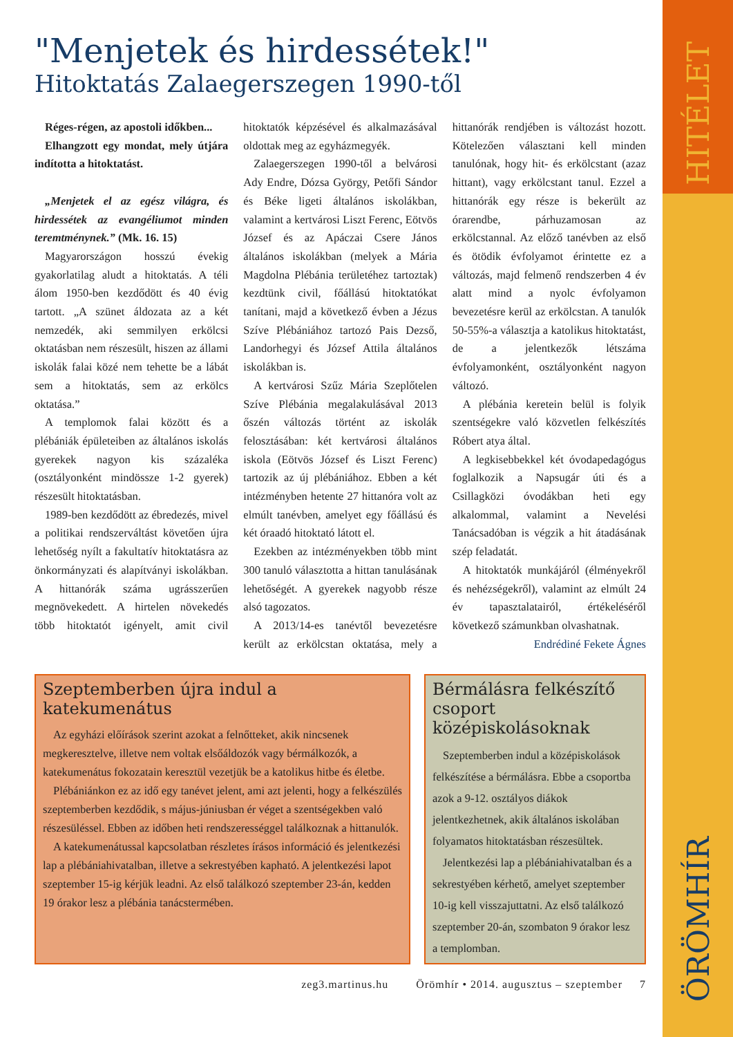HITÉLET
ÖRÖMHÍR
"Menjetek és hirdessétek!"
Hitoktatás Zalaegerszegen 1990-től
Réges-régen, az apostoli időkben...
Elhangzott egy mondat, mely útjára indította a hitoktatást.
„Menjetek el az egész világra, és hirdessétek az evangéliumot minden teremtménynek.” (Mk. 16. 15)
Magyarországon hosszú évekig gyakorlatilag aludt a hitoktatás. A téli álom 1950-ben kezdődött és 40 évig tartott. „A szünet áldozata az a két nemzedék, aki semmilyen erkölcsi oktatásban nem részesült, hiszen az állami iskolák falai közé nem tehette be a lábát sem a hitoktatás, sem az erkölcs oktatása.”
A templomok falai között és a plébániák épületeiben az általános iskolás gyerekek nagyon kis százaléka (osztályonként mindössze 1-2 gyerek) részesült hitoktatásban.
1989-ben kezdődött az ébredezés, mivel a politikai rendszerváltást követően újra lehetőség nyílt a fakultatív hitoktatásra az önkormányzati és alapítványi iskolákban. A hittanórák száma ugrásszerűen megnövekedett. A hirtelen növekedés több hitoktatót igényelt, amit civil hitoktatók képzésével és alkalmazásával oldottak meg az egyházmegyék.
Zalaegerszegen 1990-től a belvárosi Ady Endre, Dózsa György, Petőfi Sándor és Béke ligeti általános iskolákban, valamint a kertvárosi Liszt Ferenc, Eötvös József és az Apáczai Csere János általános iskolákban (melyek a Mária Magdolna Plébánia területéhez tartoztak) kezdtünk civil, főállású hitoktatókat tanítani, majd a következő évben a Jézus Szíve Plébániához tartozó Pais Dezső, Landorhegyi és József Attila általános iskolákban is.
A kertvárosi Szűz Mária Szeplőtelen Szíve Plébánia megalakulásával 2013 őszén változás történt az iskolák felosztásában: két kertvárosi általános iskola (Eötvös József és Liszt Ferenc) tartozik az új plébániához. Ebben a két intézményben hetente 27 hittanóra volt az elmúlt tanévben, amelyet egy főállású és két óraadó hitoktató látott el.
Ezekben az intézményekben több mint 300 tanuló választotta a hittan tanulásának lehetőségét. A gyerekek nagyobb része alsó tagozatos.
A 2013/14-es tanévtől bevezetésre került az erkölcstan oktatása, mely a hittanórák rendjében is változást hozott. Kötelezően választani kell minden tanulónak, hogy hit- és erkölcstant (azaz hittant), vagy erkölcstant tanul. Ezzel a hittanórák egy része is bekerült az órarendbe, párhuzamosan az erkölcstannal. Az előző tanévben az első és ötödik évfolyamot érintette ez a változás, majd felmenő rendszerben 4 év alatt mind a nyolc évfolyamon bevezetésre kerül az erkölcstan. A tanulók 50-55%-a választja a katolikus hitoktatást, de a jelentkezők létszáma évfolyamonként, osztályonként nagyon változó.
A plébánia keretein belül is folyik szentségekre való közvetlen felkészítés Róbert atya által.
A legkisebbekkel két óvodapedagógus foglalkozik a Napsugár úti és a Csillagközi óvodákban heti egy alkalommal, valamint a Nevelési Tanácsadóban is végzik a hit átadásának szép feladatát.
A hitoktatók munkájáról (élményekről és nehézségekről), valamint az elmúlt 24 év tapasztalatairól, értékeléséről következő számunkban olvashatnak. Endrédiné Fekete Ágnes
Szeptemberben újra indul a katekumenátus
Az egyházi előírások szerint azokat a felnőtteket, akik nincsenek megkeresztelve, illetve nem voltak elsőáldozók vagy bérmálkozók, a katekumenátus fokozatain keresztül vezetjük be a katolikus hitbe és életbe.
Plébániánkon ez az idő egy tanévet jelent, ami azt jelenti, hogy a felkészülés szeptemberben kezdődik, s május-júniusban ér véget a szentségekben való részesüléssel. Ebben az időben heti rendszerességgel találkoznak a hittanulók.
A katekumenátussal kapcsolatban részletes írásos információ és jelentkezési lap a plébániahivatalban, illetve a sekrestyében kapható. A jelentkezési lapot szeptember 15-ig kérjük leadni. Az első találkozó szeptember 23-án, kedden 19 órakor lesz a plébánia tanácstermében.
Bérmálásra felkészítő csoport középiskolásoknak
Szeptemberben indul a középiskolások felkészítése a bérmálásra. Ebbe a csoportba azok a 9-12. osztályos diákok jelentkezhetnek, akik általános iskolában folyamatos hitoktatásban részesültek.
Jelentkezési lap a plébániahivatalban és a sekrestyében kérhető, amelyet szeptember 10-ig kell visszajuttatni. Az első találkozó szeptember 20-án, szombaton 9 órakor lesz a templomban.
zeg3.martinus.hu Örömhír • 2014. augusztus – szeptember 7